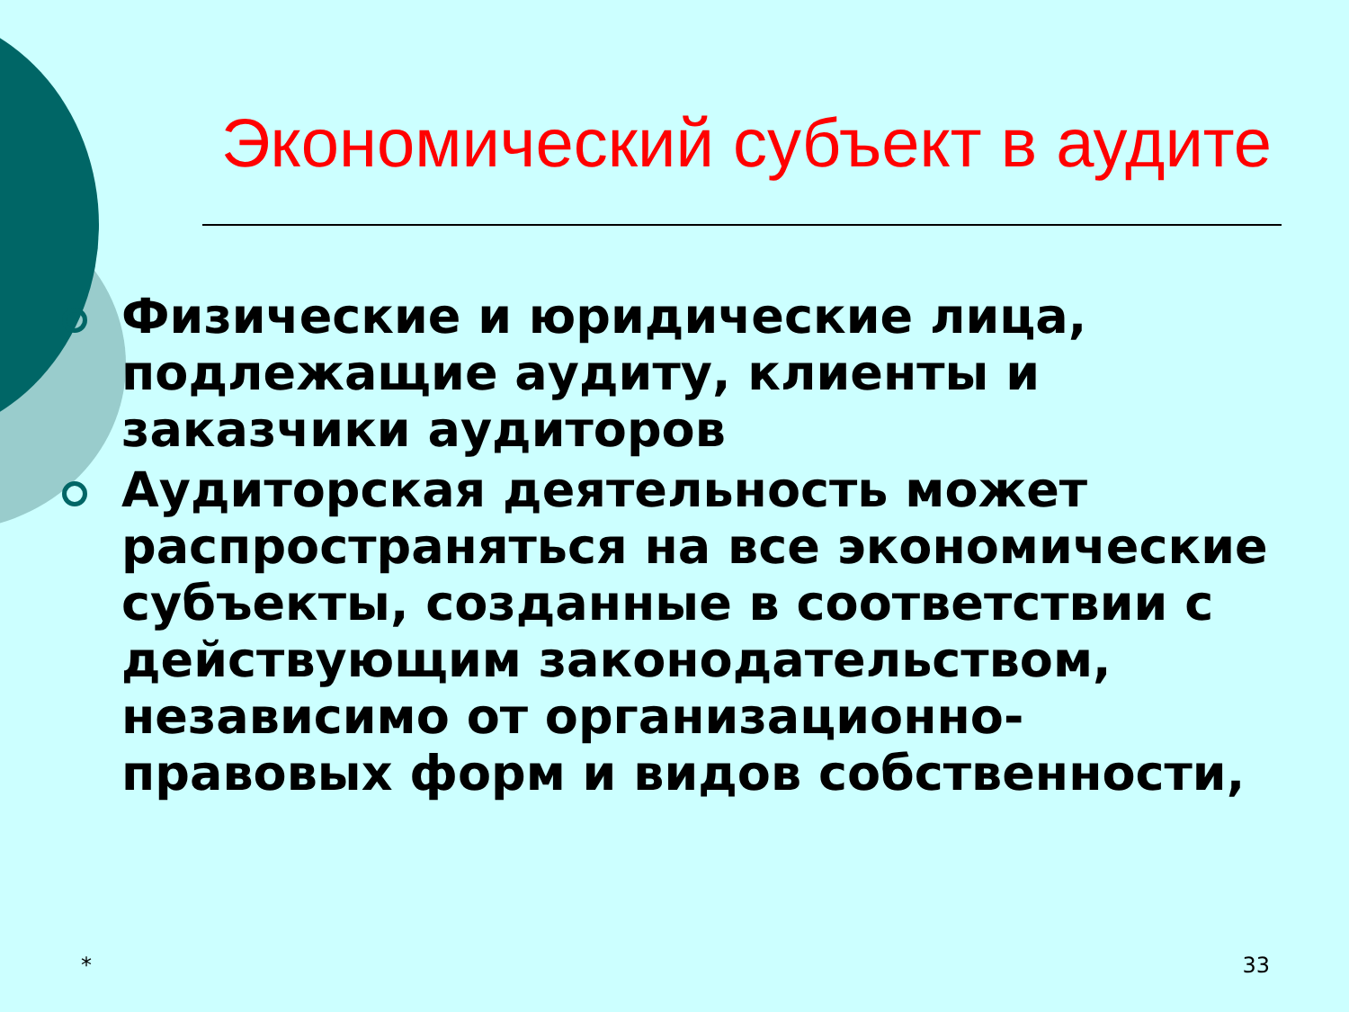Экономический субъект в аудите
Физические и юридические лица, подлежащие аудиту, клиенты и заказчики аудиторов
Аудиторская деятельность может распространяться на все экономические субъекты, созданные в соответствии с действующим законодательством, независимо от организационно-правовых форм и видов собственности,
* 33